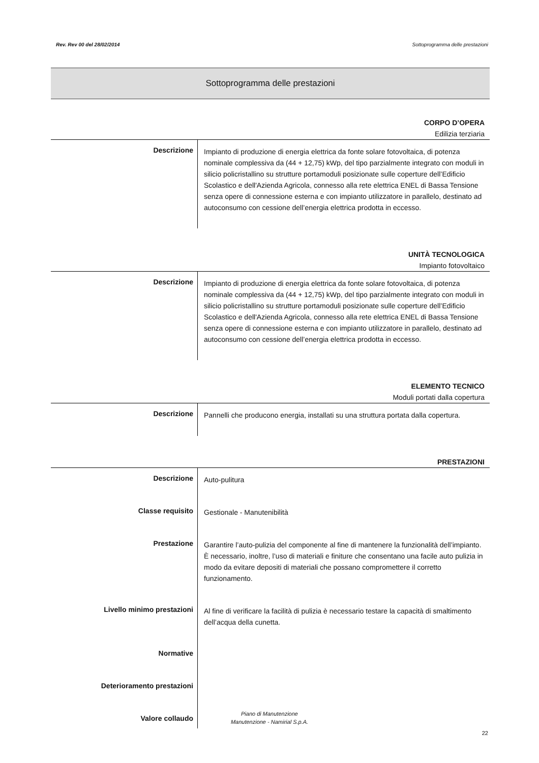Rev. Rev 00 del 28/02/2014 Sottoprogramma delle prestazioni
Sottoprogramma delle prestazioni
CORPO D’OPERA
Edilizia terziaria
Descrizione
Impianto di produzione di energia elettrica da fonte solare fotovoltaica, di potenza nominale complessiva da (44 + 12,75) kWp, del tipo parzialmente integrato con moduli in silicio policristallino su strutture portamoduli posizionate sulle coperture dell’Edificio Scolastico e dell'Azienda Agricola, connesso alla rete elettrica ENEL di Bassa Tensione senza opere di connessione esterna e con impianto utilizzatore in parallelo, destinato ad autoconsumo con cessione dell’energia elettrica prodotta in eccesso.
UNITÀ TECNOLOGICA
Impianto fotovoltaico
Descrizione
Impianto di produzione di energia elettrica da fonte solare fotovoltaica, di potenza nominale complessiva da (44 + 12,75) kWp, del tipo parzialmente integrato con moduli in silicio policristallino su strutture portamoduli posizionate sulle coperture dell’Edificio Scolastico e dell'Azienda Agricola, connesso alla rete elettrica ENEL di Bassa Tensione senza opere di connessione esterna e con impianto utilizzatore in parallelo, destinato ad autoconsumo con cessione dell’energia elettrica prodotta in eccesso.
ELEMENTO TECNICO
Moduli portati dalla copertura
Descrizione
Pannelli che producono energia, installati su una struttura portata dalla copertura.
PRESTAZIONI
Descrizione
Auto-pulitura
Classe requisito
Gestionale - Manutenibilità
Prestazione
Garantire l’auto-pulizia del componente al fine di mantenere la funzionalità dell’impianto. È necessario, inoltre, l’uso di materiali e finiture che consentano una facile auto pulizia in modo da evitare depositi di materiali che possano compromettere il corretto funzionamento.
Livello minimo prestazioni
Al fine di verificare la facilità di pulizia è necessario testare la capacità di smaltimento dell’acqua della cunetta.
Normative
Deterioramento prestazioni
Valore collaudo
Piano di Manutenzione
Manutenzione - Namirial S.p.A.
22